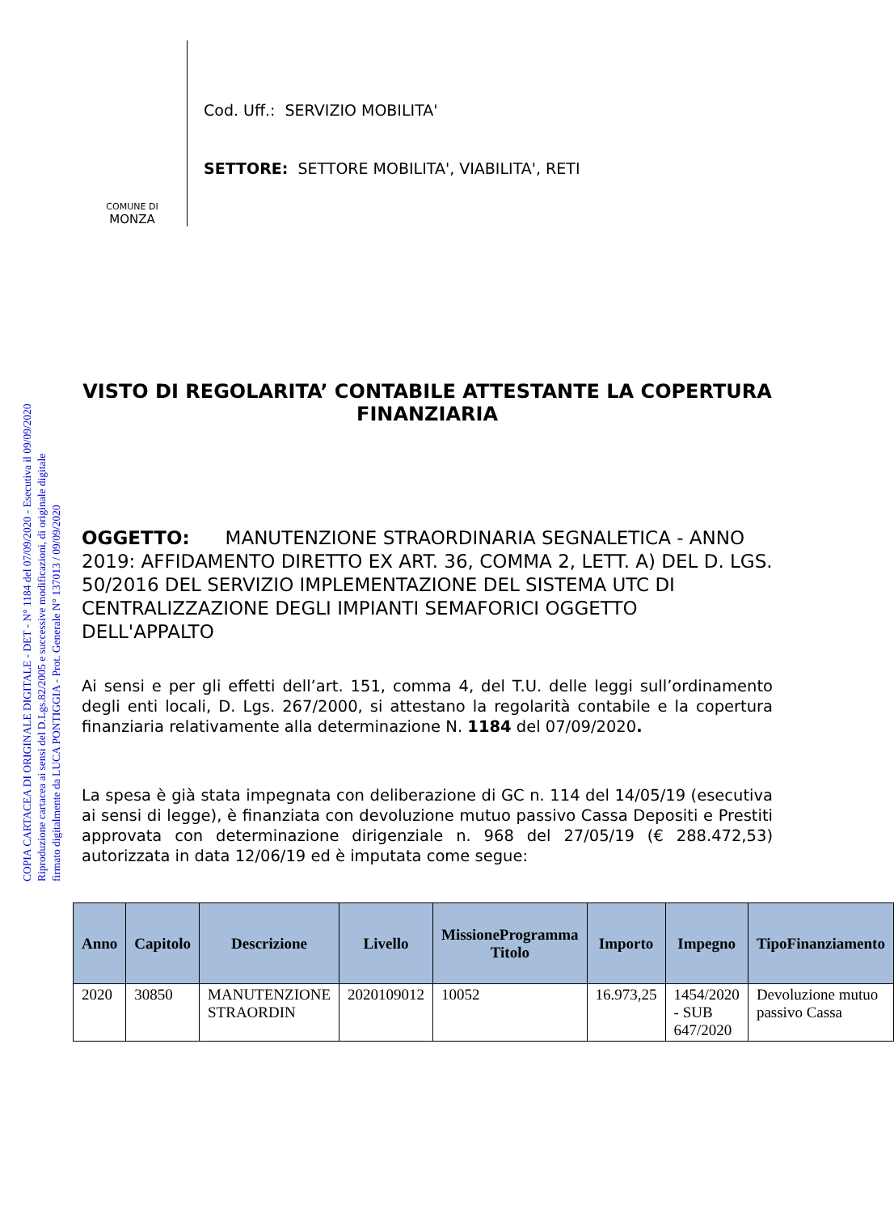COPIA CARTACEA DI ORIGINALE DIGITALE - DET - N° 1184 del 07/09/2020 - Esecutiva il 09/09/2020
Riproduzione cartacea ai sensi del D.Lgs.82/2005 e successive modificazioni, di originale digitale
firmato digitalmente da LUCA PONTIGGIA - Prot. Generale N° 137013 / 09/09/2020
COMUNE DI
MONZA
Cod. Uff.: SERVIZIO MOBILITA'
SETTORE: SETTORE MOBILITA', VIABILITA', RETI
VISTO DI REGOLARITA’ CONTABILE ATTESTANTE LA COPERTURA FINANZIARIA
OGGETTO: MANUTENZIONE STRAORDINARIA SEGNALETICA - ANNO 2019: AFFIDAMENTO DIRETTO EX ART. 36, COMMA 2, LETT. A) DEL D. LGS. 50/2016 DEL SERVIZIO IMPLEMENTAZIONE DEL SISTEMA UTC DI CENTRALIZZAZIONE DEGLI IMPIANTI SEMAFORICI OGGETTO DELL'APPALTO
Ai sensi e per gli effetti dell’art. 151, comma 4, del T.U. delle leggi sull’ordinamento degli enti locali, D. Lgs. 267/2000, si attestano la regolarità contabile e la copertura finanziaria relativamente alla determinazione N. 1184 del 07/09/2020.
La spesa è già stata impegnata con deliberazione di GC n. 114 del 14/05/19 (esecutiva ai sensi di legge), è finanziata con devoluzione mutuo passivo Cassa Depositi e Prestiti approvata con determinazione dirigenziale n. 968 del 27/05/19 (€ 288.472,53) autorizzata in data 12/06/19 ed è imputata come segue:
| Anno | Capitolo | Descrizione | Livello | MissioneProgramma Titolo | Importo | Impegno | TipoFinanziamento |
| --- | --- | --- | --- | --- | --- | --- | --- |
| 2020 | 30850 | MANUTENZIONE STRAORDIN | 2020109012 | 10052 | 16.973,25 | 1454/2020 - SUB 647/2020 | Devoluzione mutuo passivo Cassa |